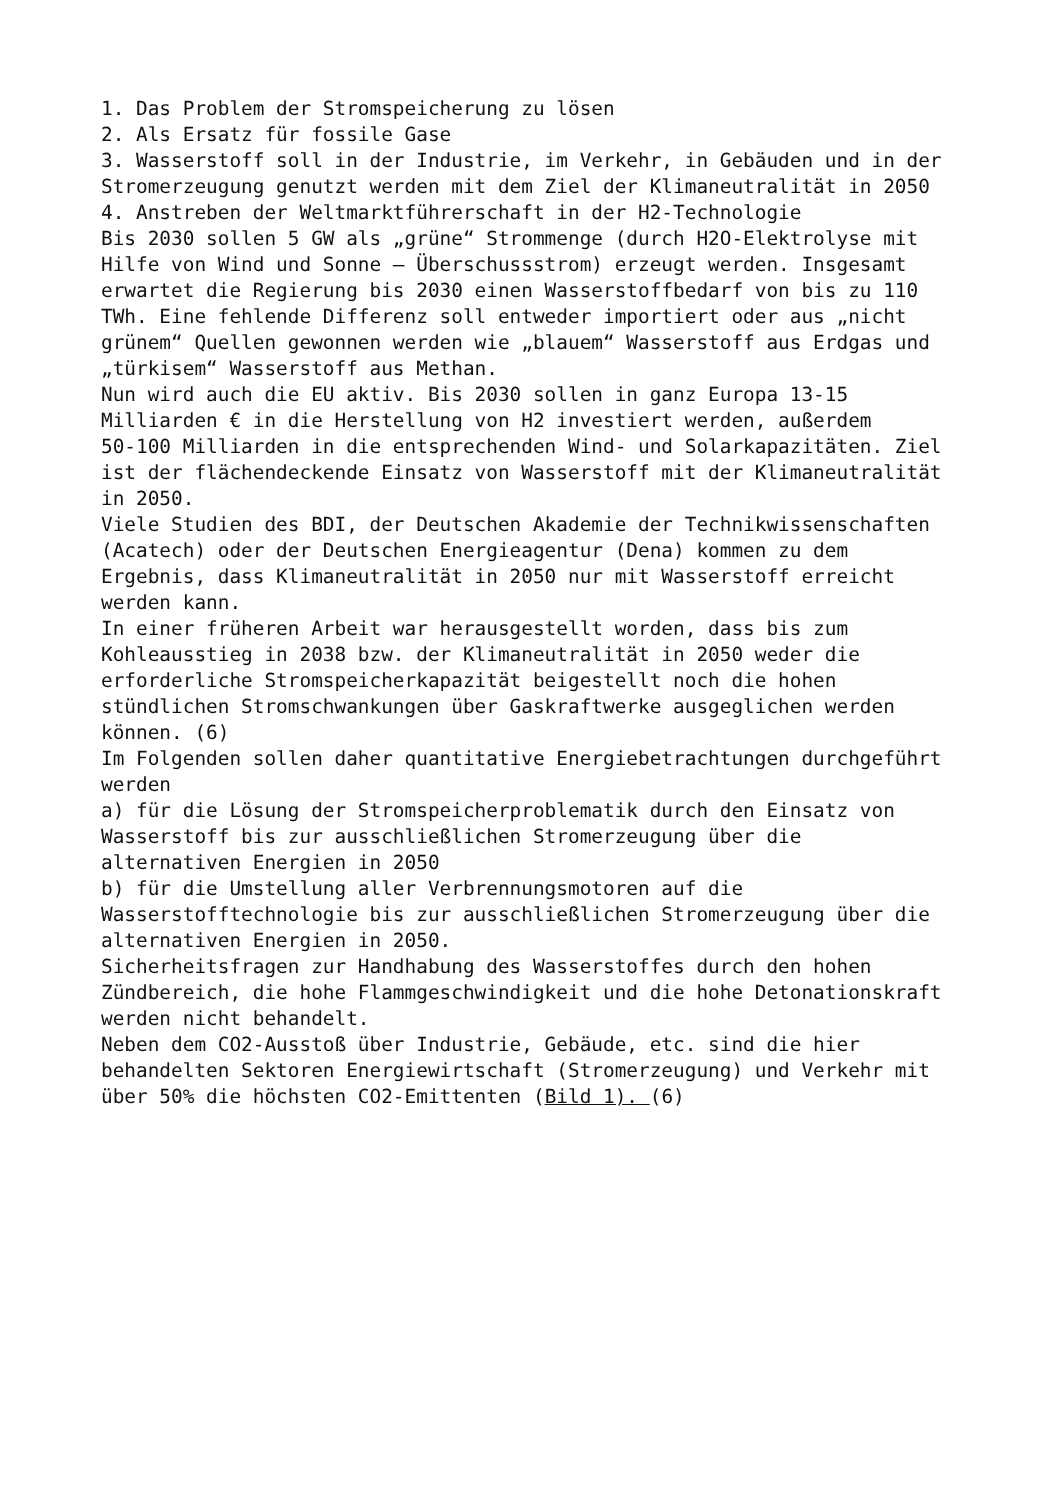1. Das Problem der Stromspeicherung zu lösen
2. Als Ersatz für fossile Gase
3. Wasserstoff soll in der Industrie, im Verkehr, in Gebäuden und in der
Stromerzeugung genutzt werden mit dem Ziel der Klimaneutralität in 2050
4. Anstreben der Weltmarktführerschaft in der H2-Technologie
Bis 2030 sollen 5 GW als „grüne“ Strommenge (durch H2O-Elektrolyse mit
Hilfe von Wind und Sonne – Überschussstrom) erzeugt werden. Insgesamt
erwartet die Regierung bis 2030 einen Wasserstoffbedarf von bis zu 110
TWh. Eine fehlende Differenz soll entweder importiert oder aus „nicht
grünem“ Quellen gewonnen werden wie „blauem“ Wasserstoff aus Erdgas und
„türkisem“ Wasserstoff aus Methan.
Nun wird auch die EU aktiv. Bis 2030 sollen in ganz Europa 13-15
Milliarden € in die Herstellung von H2 investiert werden, außerdem
50-100 Milliarden in die entsprechenden Wind- und Solarkapazitäten. Ziel
ist der flächendeckende Einsatz von Wasserstoff mit der Klimaneutralität
in 2050.
Viele Studien des BDI, der Deutschen Akademie der Technikwissenschaften
(Acatech) oder der Deutschen Energieagentur (Dena) kommen zu dem
Ergebnis, dass Klimaneutralität in 2050 nur mit Wasserstoff erreicht
werden kann.
In einer früheren Arbeit war herausgestellt worden, dass bis zum
Kohleausstieg in 2038 bzw. der Klimaneutralität in 2050 weder die
erforderliche Stromspeicherkapazität beigestellt noch die hohen
stündlichen Stromschwankungen über Gaskraftwerke ausgeglichen werden
können. (6)
Im Folgenden sollen daher quantitative Energiebetrachtungen durchgeführt
werden
a) für die Lösung der Stromspeicherproblematik durch den Einsatz von
Wasserstoff bis zur ausschließlichen Stromerzeugung über die
alternativen Energien in 2050
b) für die Umstellung aller Verbrennungsmotoren auf die
Wasserstofftechnologie bis zur ausschließlichen Stromerzeugung über die
alternativen Energien in 2050.
Sicherheitsfragen zur Handhabung des Wasserstoffes durch den hohen
Zündbereich, die hohe Flammgeschwindigkeit und die hohe Detonationskraft
werden nicht behandelt.
Neben dem CO2-Ausstoß über Industrie, Gebäude, etc. sind die hier
behandelten Sektoren Energiewirtschaft (Stromerzeugung) und Verkehr mit
über 50% die höchsten CO2-Emittenten (Bild 1). (6)